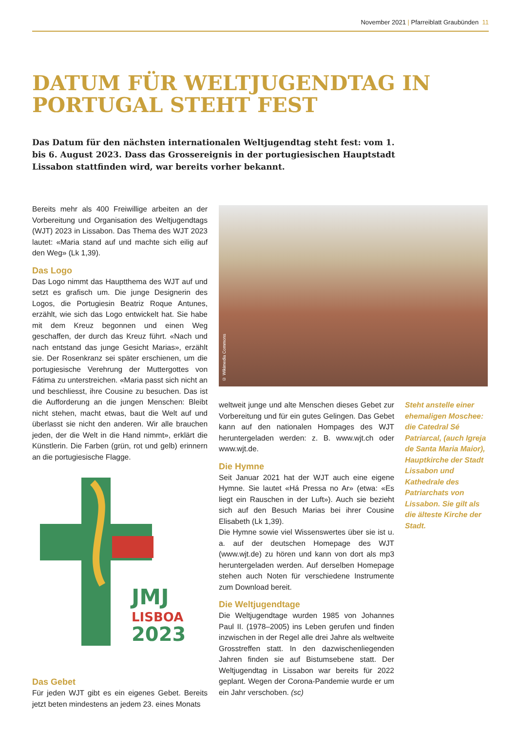November 2021 | Pfarreiblatt Graubünden 11
DATUM FÜR WELTJUGENDTAG IN
PORTUGAL STEHT FEST
Das Datum für den nächsten internationalen Weltjugendtag steht fest: vom 1. bis 6. August 2023. Dass das Grossereignis in der portugiesischen Hauptstadt Lissabon stattfinden wird, war bereits vorher bekannt.
Bereits mehr als 400 Freiwillige arbeiten an der Vorbereitung und Organisation des Weltjugendtags (WJT) 2023 in Lissabon. Das Thema des WJT 2023 lautet: «Maria stand auf und machte sich eilig auf den Weg» (Lk 1,39).
Das Logo
Das Logo nimmt das Hauptthema des WJT auf und setzt es grafisch um. Die junge Designerin des Logos, die Portugiesin Beatriz Roque Antunes, erzählt, wie sich das Logo entwickelt hat. Sie habe mit dem Kreuz begonnen und einen Weg geschaffen, der durch das Kreuz führt. «Nach und nach entstand das junge Gesicht Marias», erzählt sie. Der Rosenkranz sei später erschienen, um die portugiesische Verehrung der Muttergottes von Fátima zu unterstreichen. «Maria passt sich nicht an und beschliesst, ihre Cousine zu besuchen. Das ist die Aufforderung an die jungen Menschen: Bleibt nicht stehen, macht etwas, baut die Welt auf und überlasst sie nicht den anderen. Wir alle brauchen jeden, der die Welt in die Hand nimmt», erklärt die Künstlerin. Die Farben (grün, rot und gelb) erinnern an die portugiesische Flagge.
© Wikimedia Commons
JMJ
LISBOA
2023
Das Gebet
Für jeden WJT gibt es ein eigenes Gebet. Bereits jetzt beten mindestens an jedem 23. eines Monats
weltweit junge und alte Menschen dieses Gebet zur Vorbereitung und für ein gutes Gelingen. Das Gebet kann auf den nationalen Hompages des WJT heruntergeladen werden: z. B. www.wjt.ch oder www.wjt.de.
Die Hymne
Seit Januar 2021 hat der WJT auch eine eigene Hymne. Sie lautet «Há Pressa no Ar» (etwa: «Es liegt ein Rauschen in der Luft»). Auch sie bezieht sich auf den Besuch Marias bei ihrer Cousine Elisabeth (Lk 1,39).
Die Hymne sowie viel Wissenswertes über sie ist u. a. auf der deutschen Homepage des WJT (www.wjt.de) zu hören und kann von dort als mp3 heruntergeladen werden. Auf derselben Homepage stehen auch Noten für verschiedene Instrumente zum Download bereit.
Die Weltjugendtage
Die Weltjugendtage wurden 1985 von Johannes Paul II. (1978–2005) ins Leben gerufen und finden inzwischen in der Regel alle drei Jahre als weltweite Grosstreffen statt. In den dazwischenliegenden Jahren finden sie auf Bistumsebene statt. Der Weltjugendtag in Lissabon war bereits für 2022 geplant. Wegen der Corona-Pandemie wurde er um ein Jahr verschoben. (sc)
Steht anstelle einer ehemaligen Moschee: die Catedral Sé Patriarcal, (auch Igreja de Santa Maria Maior), Hauptkirche der Stadt Lissabon und Kathedrale des Patriarchats von Lissabon. Sie gilt als die älteste Kirche der Stadt.